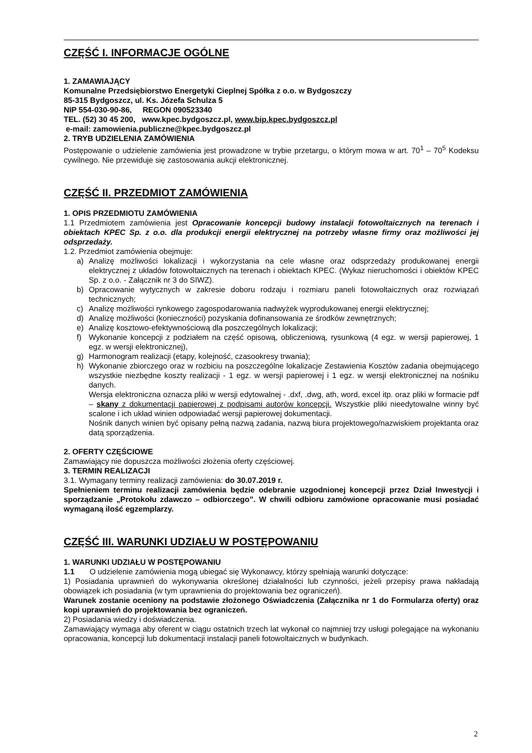CZĘŚĆ I. INFORMACJE OGÓLNE
1. ZAMAWIAJĄCY
Komunalne Przedsiębiorstwo Energetyki Cieplnej Spółka z o.o. w Bydgoszczy
85-315 Bydgoszcz, ul. Ks. Józefa Schulza 5
NIP 554-030-90-86, REGON 090523340
TEL. (52) 30 45 200, www.kpec.bydgoszcz.pl, www.bip.kpec.bydgoszcz.pl
e-mail: zamowienia.publiczne@kpec.bydgoszcz.pl
2. TRYB UDZIELENIA ZAMÓWIENIA
Postępowanie o udzielenie zamówienia jest prowadzone w trybie przetargu, o którym mowa w art. 70<sup>1</sup> – 70<sup>5</sup> Kodeksu cywilnego. Nie przewiduje się zastosowania aukcji elektronicznej.
CZĘŚĆ II. PRZEDMIOT ZAMÓWIENIA
1. OPIS PRZEDMIOTU ZAMÓWIENIA
1.1 Przedmiotem zamówienia jest Opracowanie koncepcji budowy instalacji fotowoltaicznych na terenach i obiektach KPEC Sp. z o.o. dla produkcji energii elektrycznej na potrzeby własne firmy oraz możliwości jej odsprzedaży.
1.2. Przedmiot zamówienia obejmuje:
a) Analizę możliwości lokalizacji i wykorzystania na cele własne oraz odsprzedaży produkowanej energii elektrycznej z układów fotowoltaicznych na terenach i obiektach KPEC. (Wykaz nieruchomości i obiektów KPEC Sp. z o.o. - Załącznik nr 3 do SIWZ).
b) Opracowanie wytycznych w zakresie doboru rodzaju i rozmiaru paneli fotowoltaicznych oraz rozwiązań technicznych;
c) Analizę możliwości rynkowego zagospodarowania nadwyżek wyprodukowanej energii elektrycznej;
d) Analizę możliwości (konieczności) pozyskania dofinansowania ze środków zewnętrznych;
e) Analizę kosztowo-efektywnościową dla poszczególnych lokalizacji;
f) Wykonanie koncepcji z podziałem na część opisową, obliczeniową, rysunkową (4 egz. w wersji papierowej, 1 egz. w wersji elektronicznej),
g) Harmonogram realizacji (etapy, kolejność, czasookresy trwania);
h) Wykonanie zbiorczego oraz w rozbiciu na poszczególne lokalizacje Zestawienia Kosztów zadania obejmującego wszystkie niezbędne koszty realizacji - 1 egz. w wersji papierowej i 1 egz. w wersji elektronicznej na nośniku danych.
Wersja elektroniczna oznacza pliki w wersji edytowalnej - .dxf, .dwg, ath, word, excel itp. oraz pliki w formacie pdf – skany z dokumentacji papierowej z podpisami autorów koncepcji. Wszystkie pliki nieedytowalne winny być scalone i ich układ winien odpowiadać wersji papierowej dokumentacji.
Nośnik danych winien być opisany pełną nazwą zadania, nazwą biura projektowego/nazwiskiem projektanta oraz datą sporządzenia.
2. OFERTY CZĘŚCIOWE
Zamawiający nie dopuszcza możliwości złożenia oferty częściowej.
3. TERMIN REALIZACJI
3.1. Wymagany terminy realizacji zamówienia: do 30.07.2019 r.
Spełnieniem terminu realizacji zamówienia będzie odebranie uzgodnionej koncepcji przez Dział Inwestycji i sporządzanie „Protokołu zdawczo – odbiorczego”. W chwili odbioru zamówione opracowanie musi posiadać wymaganą ilość egzemplarzy.
CZĘŚĆ III. WARUNKI UDZIAŁU W POSTĘPOWANIU
1. WARUNKI UDZIAŁU W POSTĘPOWANIU
1.1 O udzielenie zamówienia mogą ubiegać się Wykonawcy, którzy spełniają warunki dotyczące:
1) Posiadania uprawnień do wykonywania określonej działalności lub czynności, jeżeli przepisy prawa nakładają obowiązek ich posiadania (w tym uprawnienia do projektowania bez ograniczeń).
Warunek zostanie oceniony na podstawie złożonego Oświadczenia (Załącznika nr 1 do Formularza oferty) oraz kopi uprawnień do projektowania bez ograniczeń.
2) Posiadania wiedzy i doświadczenia.
Zamawiający wymaga aby oferent w ciągu ostatnich trzech lat wykonał co najmniej trzy usługi polegające na wykonaniu opracowania, koncepcji lub dokumentacji instalacji paneli fotowoltaicznych w budynkach.
2